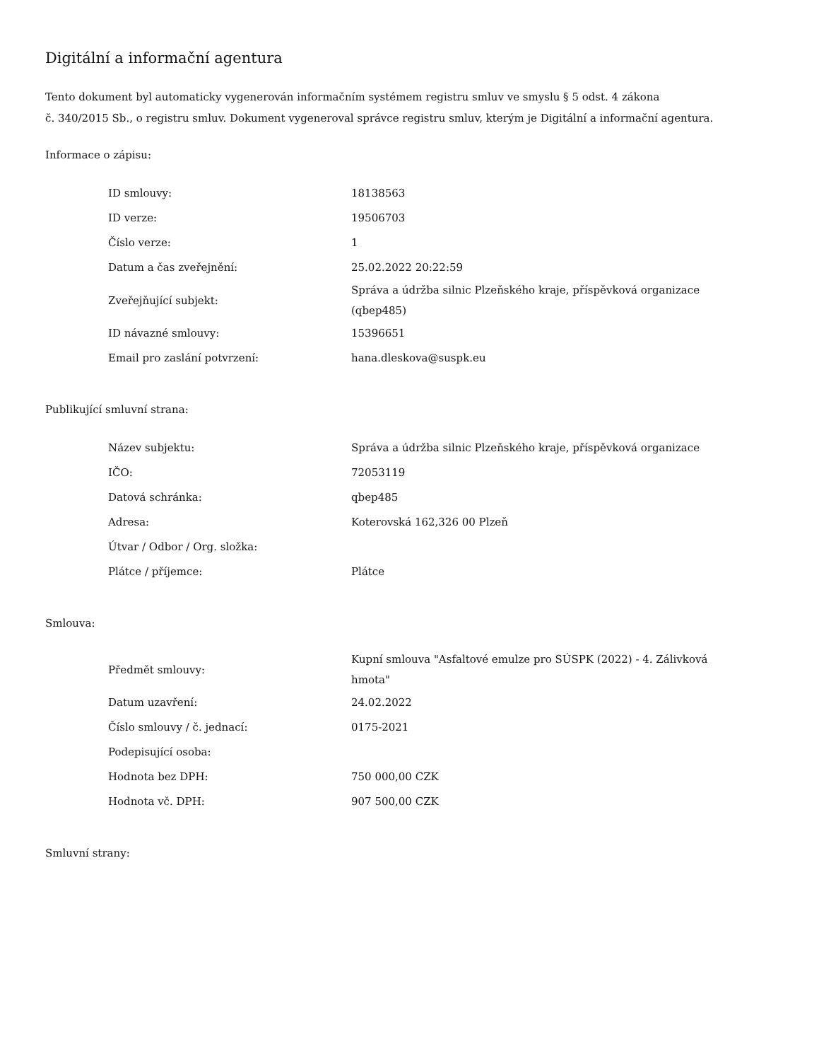Digitální a informační agentura
Tento dokument byl automaticky vygenerován informačním systémem registru smluv ve smyslu § 5 odst. 4 zákona
č. 340/2015 Sb., o registru smluv. Dokument vygeneroval správce registru smluv, kterým je Digitální a informační agentura.
Informace o zápisu:
| ID smlouvy: | 18138563 |
| ID verze: | 19506703 |
| Číslo verze: | 1 |
| Datum a čas zveřejnění: | 25.02.2022 20:22:59 |
| Zveřejňující subjekt: | Správa a údržba silnic Plzeňského kraje, příspěvková organizace (qbep485) |
| ID návazné smlouvy: | 15396651 |
| Email pro zaslání potvrzení: | hana.dleskova@suspk.eu |
Publikující smluvní strana:
| Název subjektu: | Správa a údržba silnic Plzeňského kraje, příspěvková organizace |
| IČO: | 72053119 |
| Datová schránka: | qbep485 |
| Adresa: | Koterovská 162,326 00 Plzeň |
| Útvar / Odbor / Org. složka: | |
| Plátce / příjemce: | Plátce |
Smlouva:
| Předmět smlouvy: | Kupní smlouva "Asfaltové emulze pro SÚSPK (2022) - 4. Zálivková hmota" |
| Datum uzavření: | 24.02.2022 |
| Číslo smlouvy / č. jednací: | 0175-2021 |
| Podepisující osoba: | |
| Hodnota bez DPH: | 750 000,00 CZK |
| Hodnota vč. DPH: | 907 500,00 CZK |
Smluvní strany: